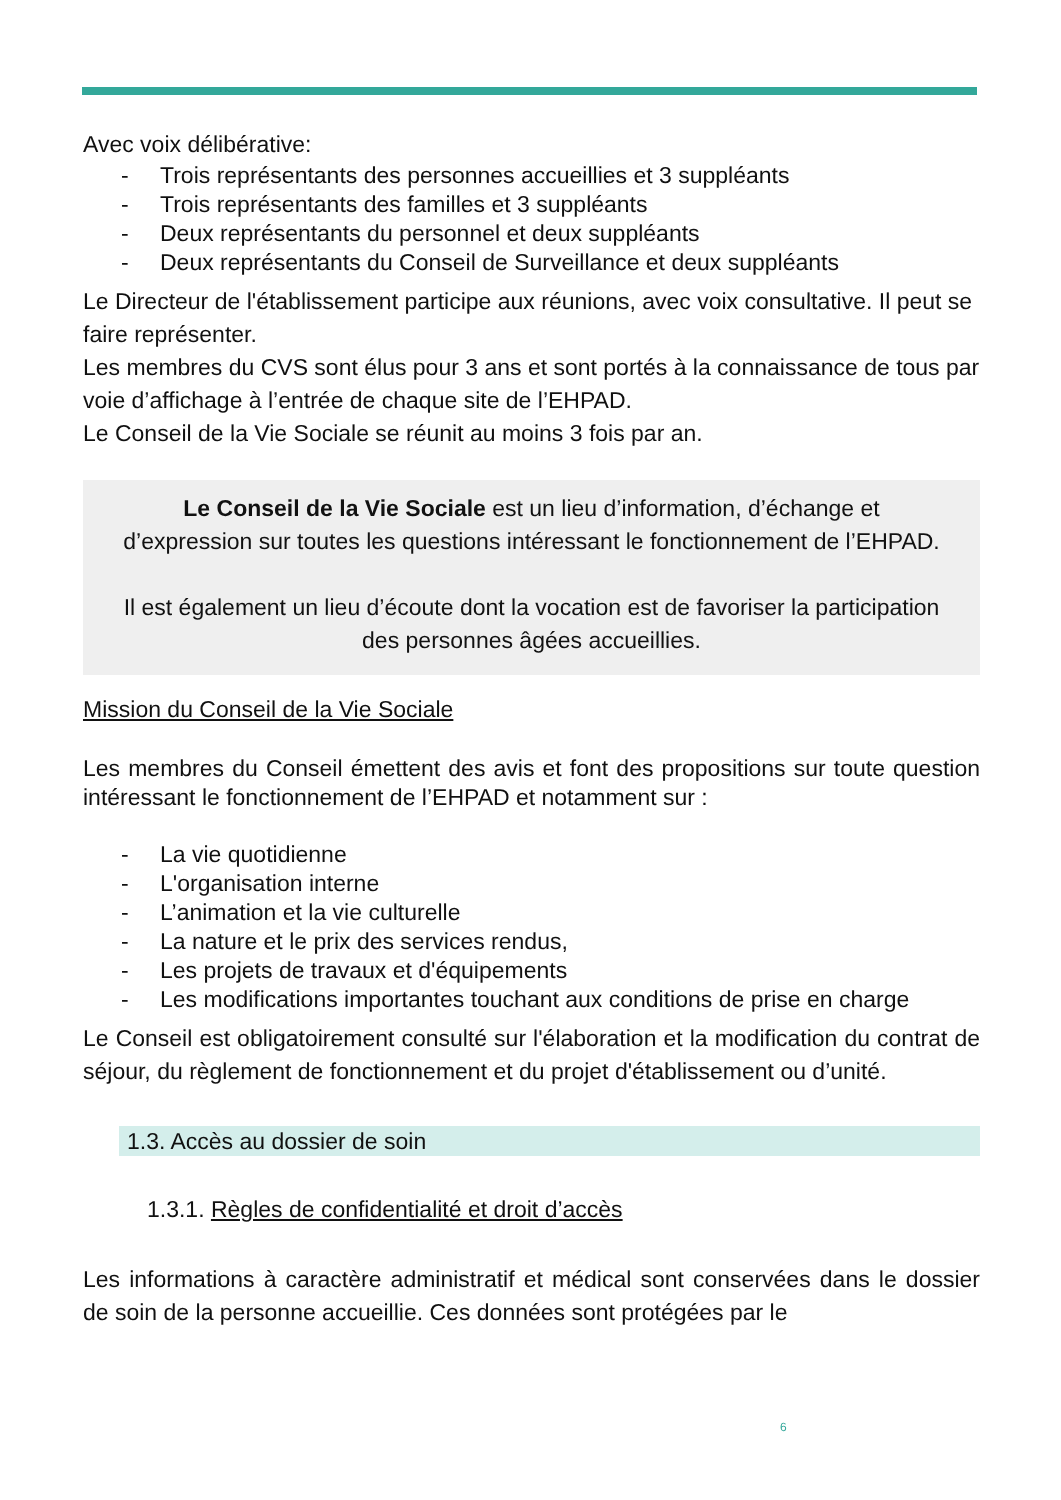Avec voix délibérative:
- Trois représentants des personnes accueillies et 3 suppléants
- Trois représentants des familles et 3 suppléants
- Deux représentants du personnel et deux suppléants
- Deux représentants du Conseil de Surveillance et deux suppléants
Le Directeur de l'établissement participe aux réunions, avec voix consultative. Il peut se faire représenter.
Les membres du CVS sont élus pour 3 ans et sont portés à la connaissance de tous par voie d’affichage à l’entrée de chaque site de l’EHPAD.
Le Conseil de la Vie Sociale se réunit au moins 3 fois par an.
Le Conseil de la Vie Sociale est un lieu d’information, d’échange et d’expression sur toutes les questions intéressant le fonctionnement de l’EHPAD.
Il est également un lieu d’écoute dont la vocation est de favoriser la participation des personnes âgées accueillies.
Mission du Conseil de la Vie Sociale
Les membres du Conseil émettent des avis et font des propositions sur toute question intéressant le fonctionnement de l’EHPAD et notamment sur :
- La vie quotidienne
- L'organisation interne
- L’animation et la vie culturelle
- La nature et le prix des services rendus,
- Les projets de travaux et d'équipements
- Les modifications importantes touchant aux conditions de prise en charge
Le Conseil est obligatoirement consulté sur l'élaboration et la modification du contrat de séjour, du règlement de fonctionnement et du projet d'établissement ou d’unité.
1.3. Accès au dossier de soin
1.3.1. Règles de confidentialité et droit d’accès
Les informations à caractère administratif et médical sont conservées dans le dossier de soin de la personne accueillie. Ces données sont protégées par le
6